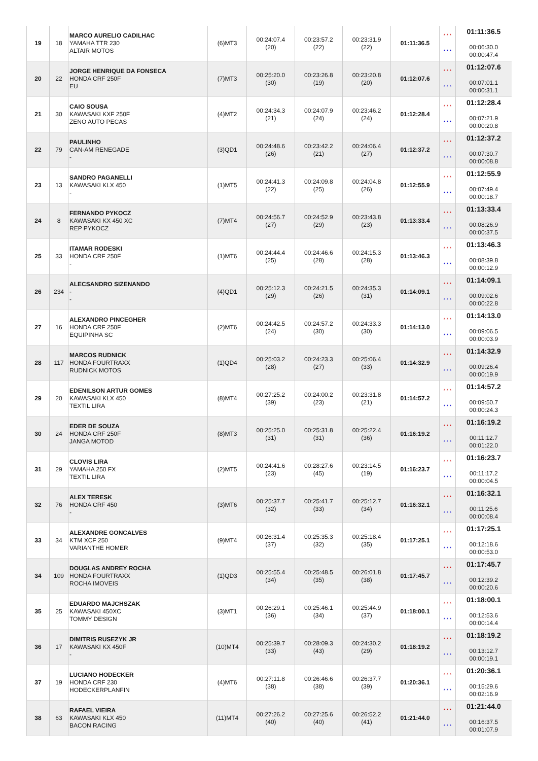| 19 | 18 | MARCO AURELIO CADILHAC YAMAHA TTR 230 ALTAIR MOTOS | (6)MT3 | 00:24:07.4 (20) | 00:23:57.2 (22) | 00:23:31.9 (22) | 01:11:36.5 | * * * * * * | 01:11:36.5 00:06:30.0 00:00:47.4 |
| 20 | 22 | JORGE HENRIQUE DA FONSECA HONDA CRF 250F EU | (7)MT3 | 00:25:20.0 (30) | 00:23:26.8 (19) | 00:23:20.8 (20) | 01:12:07.6 | * * * * * * | 01:12:07.6 00:07:01.1 00:00:31.1 |
| 21 | 30 | CAIO SOUSA KAWASAKI KXF 250F ZENO AUTO PECAS | (4)MT2 | 00:24:34.3 (21) | 00:24:07.9 (24) | 00:23:46.2 (24) | 01:12:28.4 | * * * * * * | 01:12:28.4 00:07:21.9 00:00:20.8 |
| 22 | 79 | PAULINHO CAN-AM RENEGADE - | (3)QD1 | 00:24:48.6 (26) | 00:23:42.2 (21) | 00:24:06.4 (27) | 01:12:37.2 | * * * * * * | 01:12:37.2 00:07:30.7 00:00:08.8 |
| 23 | 13 | SANDRO PAGANELLI KAWASAKI KLX 450 - | (1)MT5 | 00:24:41.3 (22) | 00:24:09.8 (25) | 00:24:04.8 (26) | 01:12:55.9 | * * * * * * | 01:12:55.9 00:07:49.4 00:00:18.7 |
| 24 | 8 | FERNANDO PYKOCZ KAWASAKI KX 450 XC REP PYKOCZ | (7)MT4 | 00:24:56.7 (27) | 00:24:52.9 (29) | 00:23:43.8 (23) | 01:13:33.4 | * * * * * * | 01:13:33.4 00:08:26.9 00:00:37.5 |
| 25 | 33 | ITAMAR RODESKI HONDA CRF 250F - | (1)MT6 | 00:24:44.4 (25) | 00:24:46.6 (28) | 00:24:15.3 (28) | 01:13:46.3 | * * * * * * | 01:13:46.3 00:08:39.8 00:00:12.9 |
| 26 | 234 | ALECSANDRO SIZENANDO - - | (4)QD1 | 00:25:12.3 (29) | 00:24:21.5 (26) | 00:24:35.3 (31) | 01:14:09.1 | * * * * * * | 01:14:09.1 00:09:02.6 00:00:22.8 |
| 27 | 16 | ALEXANDRO PINCEGHER HONDA CRF 250F EQUIPINHA SC | (2)MT6 | 00:24:42.5 (24) | 00:24:57.2 (30) | 00:24:33.3 (30) | 01:14:13.0 | * * * * * * | 01:14:13.0 00:09:06.5 00:00:03.9 |
| 28 | 117 | MARCOS RUDNICK HONDA FOURTRAXX RUDNICK MOTOS | (1)QD4 | 00:25:03.2 (28) | 00:24:23.3 (27) | 00:25:06.4 (33) | 01:14:32.9 | * * * * * * | 01:14:32.9 00:09:26.4 00:00:19.9 |
| 29 | 20 | EDENILSON ARTUR GOMES KAWASAKI KLX 450 TEXTIL LIRA | (8)MT4 | 00:27:25.2 (39) | 00:24:00.2 (23) | 00:23:31.8 (21) | 01:14:57.2 | * * * * * * | 01:14:57.2 00:09:50.7 00:00:24.3 |
| 30 | 24 | EDER DE SOUZA HONDA CRF 250F JANGA MOTOD | (8)MT3 | 00:25:25.0 (31) | 00:25:31.8 (31) | 00:25:22.4 (36) | 01:16:19.2 | * * * * * * | 01:16:19.2 00:11:12.7 00:01:22.0 |
| 31 | 29 | CLOVIS LIRA YAMAHA 250 FX TEXTIL LIRA | (2)MT5 | 00:24:41.6 (23) | 00:28:27.6 (45) | 00:23:14.5 (19) | 01:16:23.7 | * * * * * * | 01:16:23.7 00:11:17.2 00:00:04.5 |
| 32 | 76 | ALEX TERESK HONDA CRF 450 - | (3)MT6 | 00:25:37.7 (32) | 00:25:41.7 (33) | 00:25:12.7 (34) | 01:16:32.1 | * * * * * * | 01:16:32.1 00:11:25.6 00:00:08.4 |
| 33 | 34 | ALEXANDRE GONCALVES KTM XCF 250 VARIANTHE HOMER | (9)MT4 | 00:26:31.4 (37) | 00:25:35.3 (32) | 00:25:18.4 (35) | 01:17:25.1 | * * * * * * | 01:17:25.1 00:12:18.6 00:00:53.0 |
| 34 | 109 | DOUGLAS ANDREY ROCHA HONDA FOURTRAXX ROCHA IMOVEIS | (1)QD3 | 00:25:55.4 (34) | 00:25:48.5 (35) | 00:26:01.8 (38) | 01:17:45.7 | * * * * * * | 01:17:45.7 00:12:39.2 00:00:20.6 |
| 35 | 25 | EDUARDO MAJCHSZAK KAWASAKI 450XC TOMMY DESIGN | (3)MT1 | 00:26:29.1 (36) | 00:25:46.1 (34) | 00:25:44.9 (37) | 01:18:00.1 | * * * * * * | 01:18:00.1 00:12:53.6 00:00:14.4 |
| 36 | 17 | DIMITRIS RUSEZYK JR KAWASAKI KX 450F - | (10)MT4 | 00:25:39.7 (33) | 00:28:09.3 (43) | 00:24:30.2 (29) | 01:18:19.2 | * * * * * * | 01:18:19.2 00:13:12.7 00:00:19.1 |
| 37 | 19 | LUCIANO HODECKER HONDA CRF 230 HODECKERPLANFIN | (4)MT6 | 00:27:11.8 (38) | 00:26:46.6 (38) | 00:26:37.7 (39) | 01:20:36.1 | * * * * * * | 01:20:36.1 00:15:29.6 00:02:16.9 |
| 38 | 63 | RAFAEL VIEIRA KAWASAKI KLX 450 BACON RACING | (11)MT4 | 00:27:26.2 (40) | 00:27:25.6 (40) | 00:26:52.2 (41) | 01:21:44.0 | * * * * * * | 01:21:44.0 00:16:37.5 00:01:07.9 |